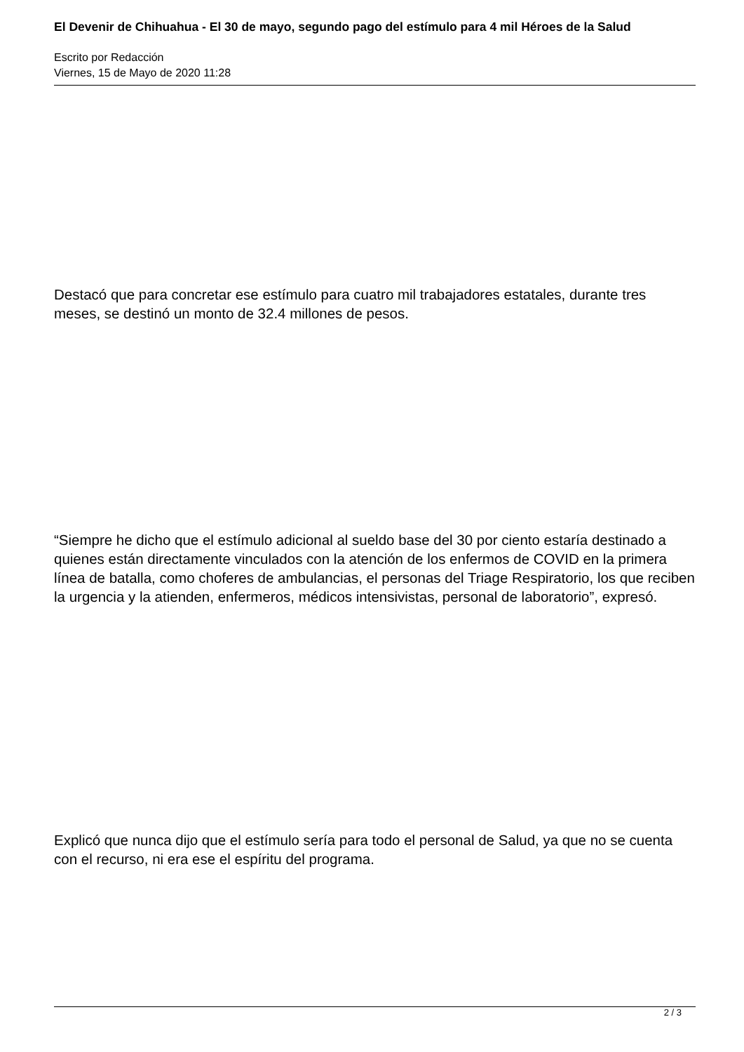El Devenir de Chihuahua - El 30 de mayo, segundo pago del estímulo para 4 mil Héroes de la Salud
Escrito por Redacción
Viernes, 15 de Mayo de 2020 11:28
Destacó que para concretar ese estímulo para cuatro mil trabajadores estatales, durante tres meses, se destinó un monto de 32.4 millones de pesos.
“Siempre he dicho que el estímulo adicional al sueldo base del 30 por ciento estaría destinado a quienes están directamente vinculados con la atención de los enfermos de COVID en la primera línea de batalla, como choferes de ambulancias, el personas del Triage Respiratorio, los que reciben la urgencia y la atienden, enfermeros, médicos intensivistas, personal de laboratorio”, expresó.
Explicó que nunca dijo que el estímulo sería para todo el personal de Salud, ya que no se cuenta con el recurso, ni era ese el espíritu del programa.
2 / 3